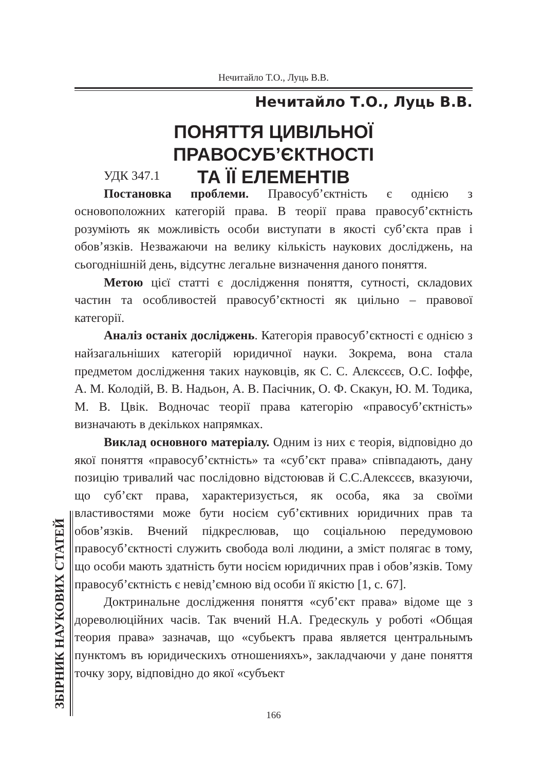Нечитайло Т.О., Луць В.В.
Нечитайло Т.О., Луць В.В.
ПОНЯТТЯ ЦИВІЛЬНОЇ ПРАВОСУБ’ЄКТНОСТІ
ТА ЇЇ ЕЛЕМЕНТІВ
УДК 347.1
Постановка проблеми. Правосуб’єктність є однією з основоположних категорій права. В теорії права правосуб’єктність розуміють як можливість особи виступати в якості суб’єкта прав і обов’язків. Незважаючи на велику кількість наукових досліджень, на сьогоднішній день, відсутнє легальне визначення даного поняття.
Метою цієї статті є дослідження поняття, сутності, складових частин та особливостей правосуб’єктності як циільно – правової категорії.
Аналіз останіх досліджень. Категорія правосуб’єктності є однією з найзагальніших категорій юридичної науки. Зокрема, вона стала предметом дослідження таких науковців, як С. С. Алєксєєв, О.С. Іоффе, А. М. Колодій, В. В. Надьон, А. В. Пасічник, О. Ф. Скакун, Ю. М. Тодика, М. В. Цвік. Водночас теорії права категорію «правосуб’єктність» визначають в декількох напрямках.
Виклад основного матеріалу. Одним із них є теорія, відповідно до якої поняття «правосуб’єктність» та «суб’єкт права» співпадають, дану позицію тривалий час послідовно відстоював й С.С.Алексєєв, вказуючи, що суб’єкт права, характеризується, як особа, яка за своїми властивостями може бути носієм суб’єктивних юридичних прав та обов’язків. Вчений підкреслював, що соціальною передумовою правосуб’єктності служить свобода волі людини, а зміст полягає в тому, що особи мають здатність бути носієм юридичних прав і обов’язків. Тому правосуб’єктність є невід’ємною від особи її якістю [1, с. 67].
Доктринальне дослідження поняття «суб’єкт права» відоме ще з дореволюційних часів. Так вчений Н.А. Гредескуль у роботі «Общая теория права» зазначав, що «субьектъ права является центральнымъ пунктомъ въ юридическихъ отношенияхъ», закладчаючи у дане поняття точку зору, відповідно до якої «субъект
ЗБІРНИК НАУКОВИХ СТАТЕЙ
166